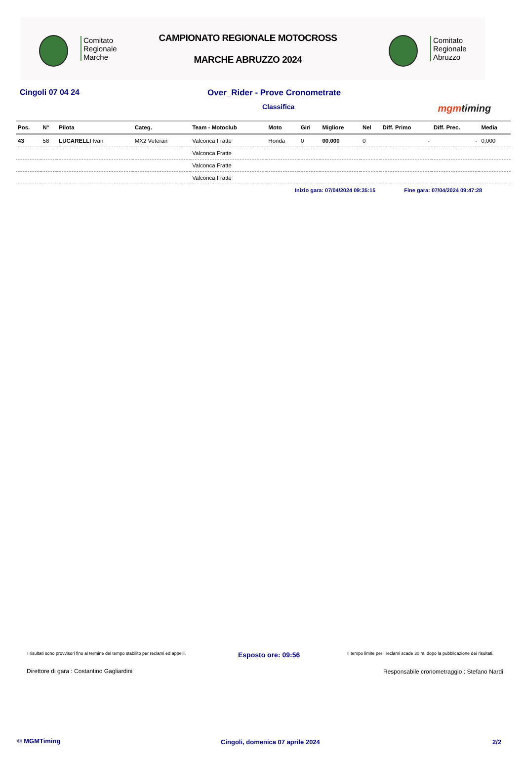Comitato
Regionale
Marche
CAMPIONATO REGIONALE MOTOCROSS
MARCHE ABRUZZO 2024
Comitato
Regionale
Abruzzo
Cingoli 07 04 24 Over_Rider - Prove Cronometrate
Classifica mgmtiming
| Pos. | N° | Pilota | Categ. | Team - Motoclub | Moto | Giri | Migliore | Nel | Diff. Primo | Diff. Prec. | Media |
| --- | --- | --- | --- | --- | --- | --- | --- | --- | --- | --- | --- |
| 43 | 58 | LUCARELLI Ivan | MX2 Veteran | Valconca Fratte | Honda | 0 | 00.000 | 0 | - | - | 0,000 |
| | | | | Valconca Fratte | | | | | | | |
| | | | | Valconca Fratte | | | | | | | |
| | | | | Valconca Fratte | | | | | | | |
Inizio gara: 07/04/2024 09:35:15 Fine gara: 07/04/2024 09:47:28
I risultati sono provvisori fino al termine del tempo stabilito per reclami ed appelli.
Esposto ore: 09:56
Il tempo limite per i reclami scade 30 m. dopo la pubblicazione dei risultati.
Direttore di gara : Costantino Gagliardini
Responsabile cronometraggio : Stefano Nardi
© MGMTiming
Cingoli, domenica 07 aprile 2024
2/2